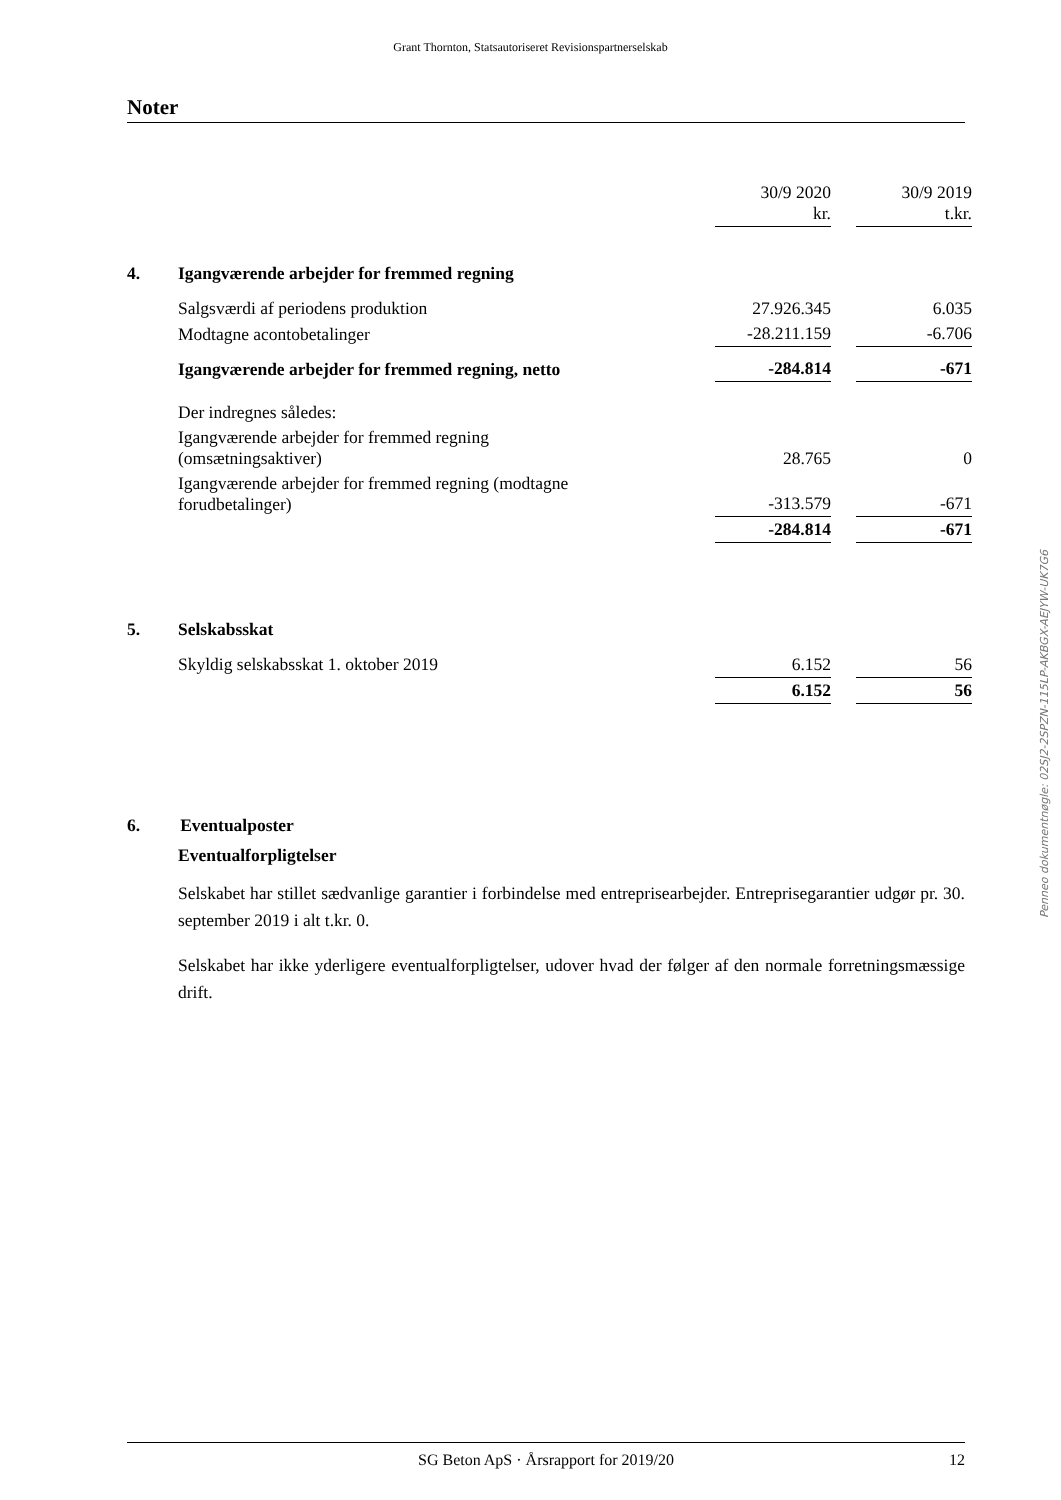Grant Thornton, Statsautoriseret Revisionspartnerselskab
Noter
| | | 30/9 2020 kr. | | 30/9 2019 t.kr. |
| 4. | Igangværende arbejder for fremmed regning | | | |
| | Salgsværdi af periodens produktion | 27.926.345 | | 6.035 |
| | Modtagne acontobetalinger | -28.211.159 | | -6.706 |
| | Igangværende arbejder for fremmed regning, netto | -284.814 | | -671 |
| | Der indregnes således: | | | |
| | Igangværende arbejder for fremmed regning (omsætningsaktiver) | 28.765 | | 0 |
| | Igangværende arbejder for fremmed regning (modtagne forudbetalinger) | -313.579 | | -671 |
| | | -284.814 | | -671 |
| 5. | Selskabsskat | | | |
| | Skyldig selskabsskat 1. oktober 2019 | 6.152 | | 56 |
| | | 6.152 | | 56 |
6. Eventualposter
Eventualforpligtelser
Selskabet har stillet sædvanlige garantier i forbindelse med entreprisearbejder. Entreprisegarantier udgør pr. 30. september 2019 i alt t.kr. 0.
Selskabet har ikke yderligere eventualforpligtelser, udover hvad der følger af den normale forretningsmæssige drift.
Penneo dokumentnøgle: 02SJ2-2SPZN-115LP-AKBGX-AEJYW-UK7G6
SG Beton ApS · Årsrapport for 2019/20 12